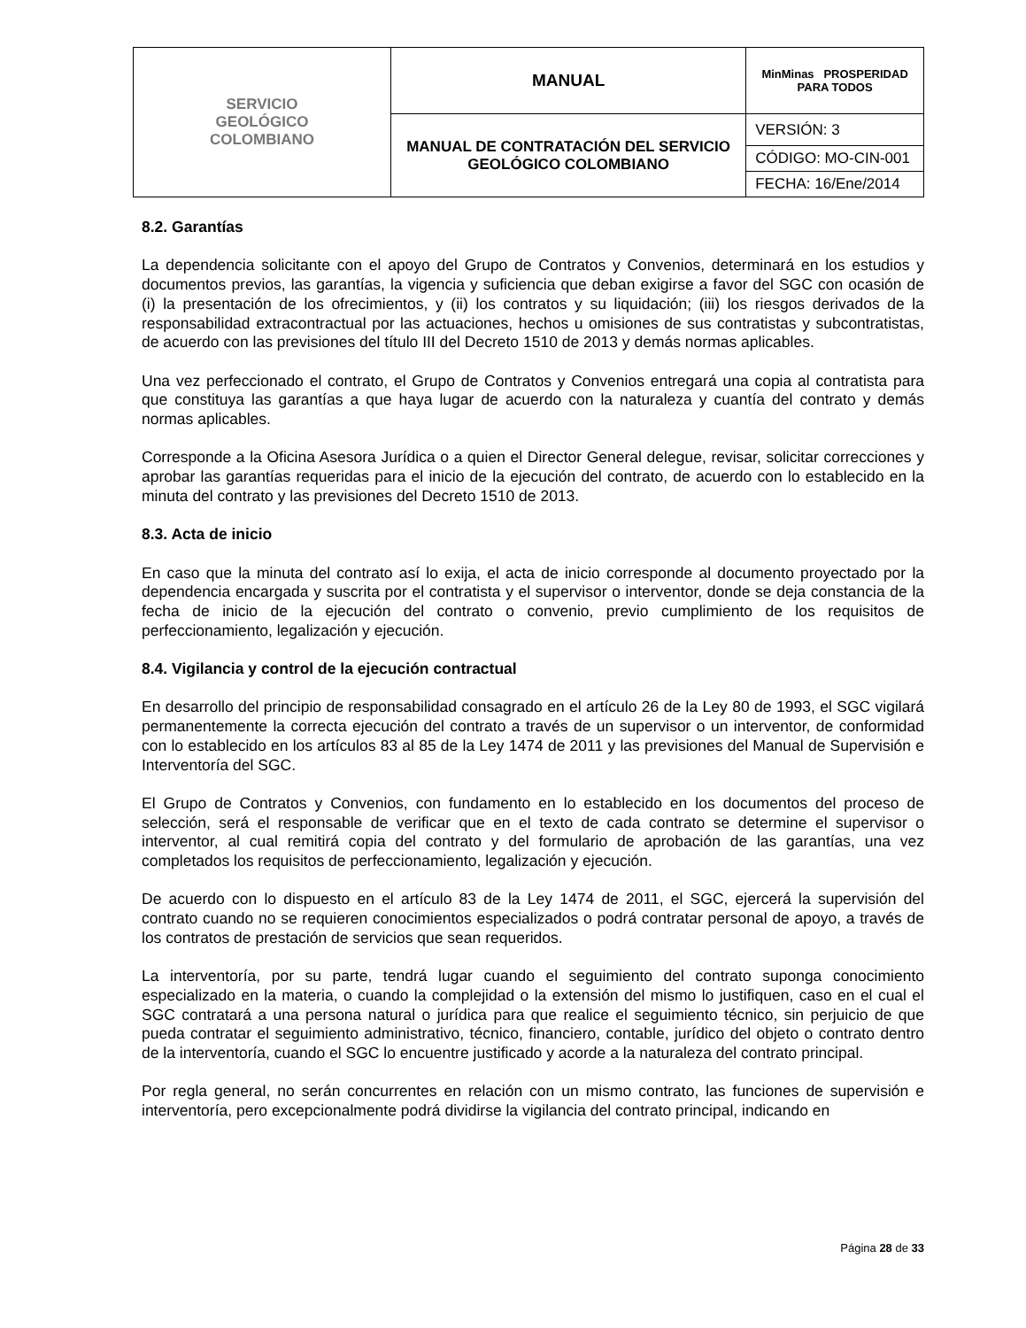| SERVICIO GEOLÓGICO COLOMBIANO | MANUAL | MinMinas PROSPERIDAD PARA TODOS |
| | MANUAL DE CONTRATACIÓN DEL SERVICIO GEOLÓGICO COLOMBIANO | VERSIÓN: 3 |
| | | CÓDIGO: MO-CIN-001 |
| | | FECHA: 16/Ene/2014 |
8.2. Garantías
La dependencia solicitante con el apoyo del Grupo de Contratos y Convenios, determinará en los estudios y documentos previos, las garantías, la vigencia y suficiencia que deban exigirse a favor del SGC con ocasión de (i) la presentación de los ofrecimientos, y (ii) los contratos y su liquidación; (iii) los riesgos derivados de la responsabilidad extracontractual por las actuaciones, hechos u omisiones de sus contratistas y subcontratistas, de acuerdo con las previsiones del título III del Decreto 1510 de 2013 y demás normas aplicables.
Una vez perfeccionado el contrato, el Grupo de Contratos y Convenios entregará una copia al contratista para que constituya las garantías a que haya lugar de acuerdo con la naturaleza y cuantía del contrato y demás normas aplicables.
Corresponde a la Oficina Asesora Jurídica o a quien el Director General delegue, revisar, solicitar correcciones y aprobar las garantías requeridas para el inicio de la ejecución del contrato, de acuerdo con lo establecido en la minuta del contrato y las previsiones del Decreto 1510 de 2013.
8.3. Acta de inicio
En caso que la minuta del contrato así lo exija, el acta de inicio corresponde al documento proyectado por la dependencia encargada y suscrita por el contratista y el supervisor o interventor, donde se deja constancia de la fecha de inicio de la ejecución del contrato o convenio, previo cumplimiento de los requisitos de perfeccionamiento, legalización y ejecución.
8.4. Vigilancia y control de la ejecución contractual
En desarrollo del principio de responsabilidad consagrado en el artículo 26 de la Ley 80 de 1993, el SGC vigilará permanentemente la correcta ejecución del contrato a través de un supervisor o un interventor, de conformidad con lo establecido en los artículos 83 al 85 de la Ley 1474 de 2011 y las previsiones del Manual de Supervisión e Interventoría del SGC.
El Grupo de Contratos y Convenios, con fundamento en lo establecido en los documentos del proceso de selección, será el responsable de verificar que en el texto de cada contrato se determine el supervisor o interventor, al cual remitirá copia del contrato y del formulario de aprobación de las garantías, una vez completados los requisitos de perfeccionamiento, legalización y ejecución.
De acuerdo con lo dispuesto en el artículo 83 de la Ley 1474 de 2011, el SGC, ejercerá la supervisión del contrato cuando no se requieren conocimientos especializados o podrá contratar personal de apoyo, a través de los contratos de prestación de servicios que sean requeridos.
La interventoría, por su parte, tendrá lugar cuando el seguimiento del contrato suponga conocimiento especializado en la materia, o cuando la complejidad o la extensión del mismo lo justifiquen, caso en el cual el SGC contratará a una persona natural o jurídica para que realice el seguimiento técnico, sin perjuicio de que pueda contratar el seguimiento administrativo, técnico, financiero, contable, jurídico del objeto o contrato dentro de la interventoría, cuando el SGC lo encuentre justificado y acorde a la naturaleza del contrato principal.
Por regla general, no serán concurrentes en relación con un mismo contrato, las funciones de supervisión e interventoría, pero excepcionalmente podrá dividirse la vigilancia del contrato principal, indicando en
Página 28 de 33